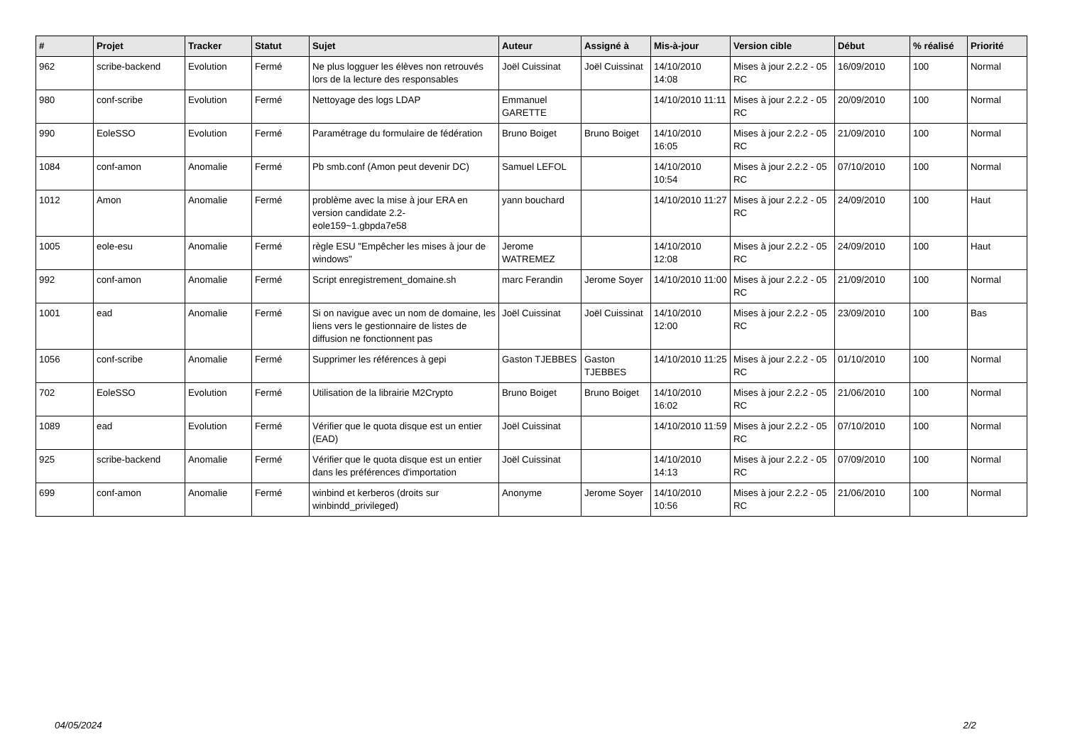| # | Projet | Tracker | Statut | Sujet | Auteur | Assigné à | Mis-à-jour | Version cible | Début | % réalisé | Priorité |
| --- | --- | --- | --- | --- | --- | --- | --- | --- | --- | --- | --- |
| 962 | scribe-backend | Evolution | Fermé | Ne plus logguer les élèves non retrouvés lors de la lecture des responsables | Joël Cuissinat | Joël Cuissinat | 14/10/2010 14:08 | Mises à jour 2.2.2 - 05 RC | 16/09/2010 | 100 | Normal |
| 980 | conf-scribe | Evolution | Fermé | Nettoyage des logs LDAP | Emmanuel GARETTE | | 14/10/2010 11:11 | Mises à jour 2.2.2 - 05 RC | 20/09/2010 | 100 | Normal |
| 990 | EoleSSO | Evolution | Fermé | Paramétrage du formulaire de fédération | Bruno Boiget | Bruno Boiget | 14/10/2010 16:05 | Mises à jour 2.2.2 - 05 RC | 21/09/2010 | 100 | Normal |
| 1084 | conf-amon | Anomalie | Fermé | Pb smb.conf (Amon peut devenir DC) | Samuel LEFOL | | 14/10/2010 10:54 | Mises à jour 2.2.2 - 05 RC | 07/10/2010 | 100 | Normal |
| 1012 | Amon | Anomalie | Fermé | problème avec la mise à jour ERA en version candidate 2.2-eole159~1.gbpda7e58 | yann bouchard | | 14/10/2010 11:27 | Mises à jour 2.2.2 - 05 RC | 24/09/2010 | 100 | Haut |
| 1005 | eole-esu | Anomalie | Fermé | règle ESU "Empêcher les mises à jour de windows" | Jerome WATREMEZ | | 14/10/2010 12:08 | Mises à jour 2.2.2 - 05 RC | 24/09/2010 | 100 | Haut |
| 992 | conf-amon | Anomalie | Fermé | Script enregistrement_domaine.sh | marc Ferandin | Jerome Soyer | 14/10/2010 11:00 | Mises à jour 2.2.2 - 05 RC | 21/09/2010 | 100 | Normal |
| 1001 | ead | Anomalie | Fermé | Si on navigue avec un nom de domaine, les liens vers le gestionnaire de listes de diffusion ne fonctionnent pas | Joël Cuissinat | Joël Cuissinat | 14/10/2010 12:00 | Mises à jour 2.2.2 - 05 RC | 23/09/2010 | 100 | Bas |
| 1056 | conf-scribe | Anomalie | Fermé | Supprimer les références à gepi | Gaston TJEBBES | Gaston TJEBBES | 14/10/2010 11:25 | Mises à jour 2.2.2 - 05 RC | 01/10/2010 | 100 | Normal |
| 702 | EoleSSO | Evolution | Fermé | Utilisation de la librairie M2Crypto | Bruno Boiget | Bruno Boiget | 14/10/2010 16:02 | Mises à jour 2.2.2 - 05 RC | 21/06/2010 | 100 | Normal |
| 1089 | ead | Evolution | Fermé | Vérifier que le quota disque est un entier (EAD) | Joël Cuissinat | | 14/10/2010 11:59 | Mises à jour 2.2.2 - 05 RC | 07/10/2010 | 100 | Normal |
| 925 | scribe-backend | Anomalie | Fermé | Vérifier que le quota disque est un entier dans les préférences d'importation | Joël Cuissinat | | 14/10/2010 14:13 | Mises à jour 2.2.2 - 05 RC | 07/09/2010 | 100 | Normal |
| 699 | conf-amon | Anomalie | Fermé | winbind et kerberos (droits sur winbindd_privileged) | Anonyme | Jerome Soyer | 14/10/2010 10:56 | Mises à jour 2.2.2 - 05 RC | 21/06/2010 | 100 | Normal |
04/05/2024 2/2